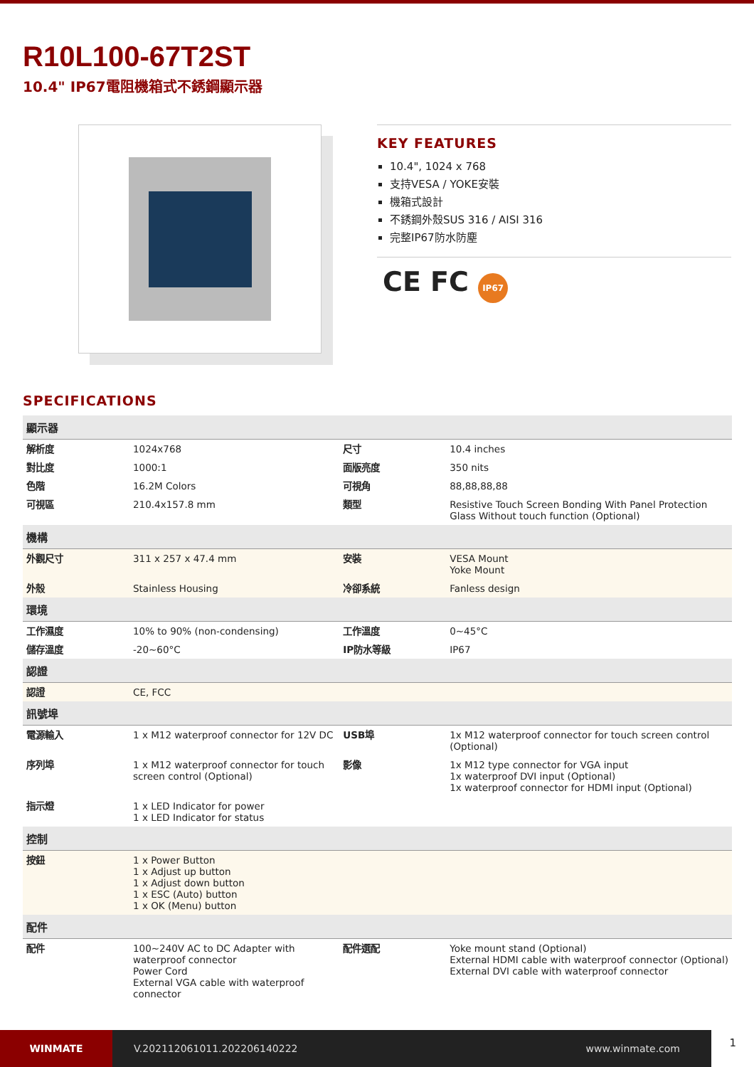R10L100-67T2ST
10.4" IP67電阻機箱式不銹鋼顯示器
KEY FEATURES
10.4", 1024 x 768
支持VESA / YOKE安裝
機箱式設計
不銹鋼外殼SUS 316 / AISI 316
完整IP67防水防塵
CE FC IP67
SPECIFICATIONS
| 顯示器 | | | |
| --- | --- | --- | --- |
| 解析度 | 1024x768 | 尺寸 | 10.4 inches |
| 對比度 | 1000:1 | 面版亮度 | 350 nits |
| 色階 | 16.2M Colors | 可視角 | 88,88,88,88 |
| 可視區 | 210.4x157.8 mm | 類型 | Resistive Touch Screen Bonding With Panel Protection Glass Without touch function (Optional) |
| 機構 | | | |
| 外觀尺寸 | 311 x 257 x 47.4 mm | 安裝 | VESA Mount Yoke Mount |
| 外殼 | Stainless Housing | 冷卻系統 | Fanless design |
| 環境 | | | |
| 工作濕度 | 10% to 90% (non-condensing) | 工作溫度 | 0~45°C |
| 儲存溫度 | -20~60°C | IP防水等級 | IP67 |
| 認證 | | | |
| 認證 | CE, FCC | | |
| 訊號埠 | | | |
| 電源輸入 | 1 x M12 waterproof connector for 12V DC | USB埠 | 1x M12 waterproof connector for touch screen control (Optional) |
| 序列埠 | 1 x M12 waterproof connector for touch screen control (Optional) | 影像 | 1x M12 type connector for VGA input 1x waterproof DVI input (Optional) 1x waterproof connector for HDMI input (Optional) |
| 指示燈 | 1 x LED Indicator for power 1 x LED Indicator for status | | |
| 控制 | | | |
| 按鈕 | 1 x Power Button 1 x Adjust up button 1 x Adjust down button 1 x ESC (Auto) button 1 x OK (Menu) button | | |
| 配件 | | | |
| 配件 | 100~240V AC to DC Adapter with waterproof connector Power Cord External VGA cable with waterproof connector | 配件選配 | Yoke mount stand (Optional) External HDMI cable with waterproof connector (Optional) External DVI cable with waterproof connector |
WINMATE
V.202112061011.202206140222 www.winmate.com
1